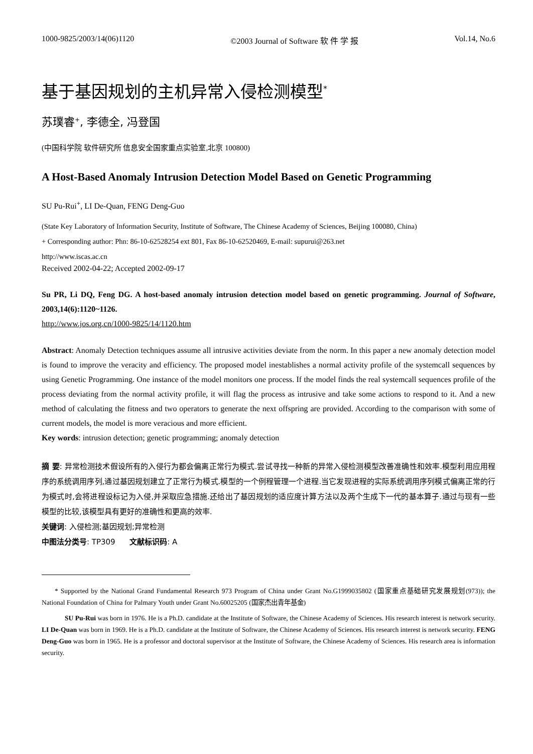1000-9825/2003/14(06)1120 ©2003 Journal of Software 软 件 学 报 Vol.14, No.6
基于基因规划的主机异常入侵检测模型<sup>*</sup>
苏璞睿<sup>+</sup>, 李德全, 冯登国
(中国科学院 软件研究所 信息安全国家重点实验室,北京 100800)
A Host-Based Anomaly Intrusion Detection Model Based on Genetic Programming
SU Pu-Rui<sup>+</sup>, LI De-Quan, FENG Deng-Guo
(State Key Laboratory of Information Security, Institute of Software, The Chinese Academy of Sciences, Beijing 100080, China)
+ Corresponding author: Phn: 86-10-62528254 ext 801, Fax 86-10-62520469, E-mail: supurui@263.net
http://www.iscas.ac.cn
Received 2002-04-22; Accepted 2002-09-17
Su PR, Li DQ, Feng DG. A host-based anomaly intrusion detection model based on genetic programming. Journal of Software, 2003,14(6):1120~1126.
http://www.jos.org.cn/1000-9825/14/1120.htm
Abstract: Anomaly Detection techniques assume all intrusive activities deviate from the norm. In this paper a new anomaly detection model is found to improve the veracity and efficiency. The proposed model inestablishes a normal activity profile of the systemcall sequences by using Genetic Programming. One instance of the model monitors one process. If the model finds the real systemcall sequences profile of the process deviating from the normal activity profile, it will flag the process as intrusive and take some actions to respond to it. And a new method of calculating the fitness and two operators to generate the next offspring are provided. According to the comparison with some of current models, the model is more veracious and more efficient.
Key words: intrusion detection; genetic programming; anomaly detection
摘 要: 异常检测技术假设所有的入侵行为都会偏离正常行为模式.尝试寻找一种新的异常入侵检测模型改善准确性和效率.模型利用应用程序的系统调用序列,通过基因规划建立了正常行为模式.模型的一个例程管理一个进程.当它发现进程的实际系统调用序列模式偏离正常的行为模式时,会将进程设标记为入侵,并采取应急措施.还给出了基因规划的适应度计算方法以及两个生成下一代的基本算子.通过与现有一些模型的比较,该模型具有更好的准确性和更高的效率.
关键词: 入侵检测;基因规划;异常检测
中图法分类号: TP309 文献标识码: A
* Supported by the National Grand Fundamental Research 973 Program of China under Grant No.G1999035802 (国家重点基础研究发展规划(973)); the National Foundation of China for Palmary Youth under Grant No.60025205 (国家杰出青年基金)
SU Pu-Rui was born in 1976. He is a Ph.D. candidate at the Institute of Software, the Chinese Academy of Sciences. His research interest is network security. LI De-Quan was born in 1969. He is a Ph.D. candidate at the Institute of Software, the Chinese Academy of Sciences. His research interest is network security. FENG Deng-Guo was born in 1965. He is a professor and doctoral supervisor at the Institute of Software, the Chinese Academy of Sciences. His research area is information security.